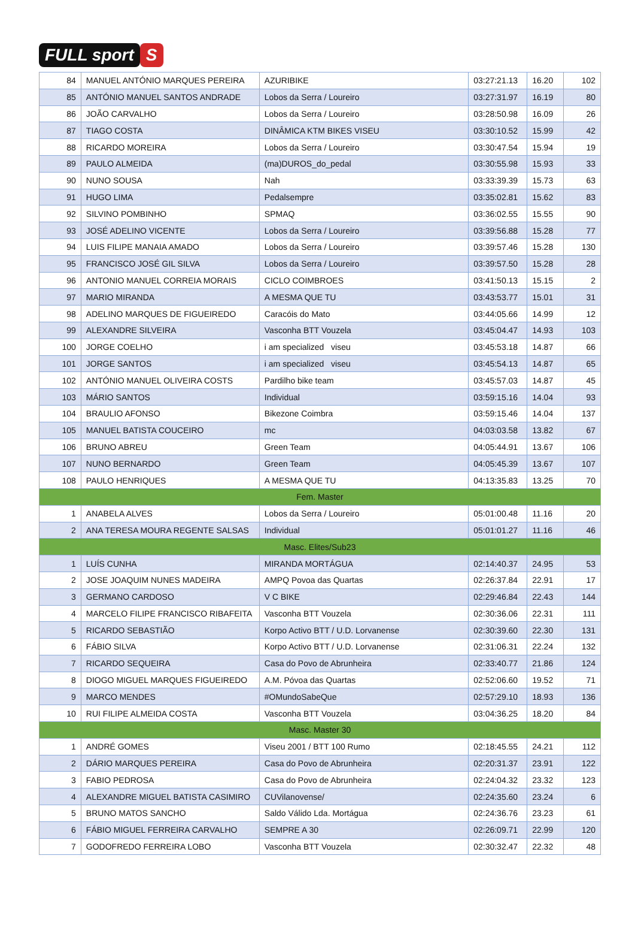FULL sport S
| 84 | MANUEL ANTÓNIO MARQUES PEREIRA | AZURIBIKE | 03:27:21.13 | 16.20 | 102 |
| 85 | ANTÓNIO MANUEL SANTOS ANDRADE | Lobos da Serra / Loureiro | 03:27:31.97 | 16.19 | 80 |
| 86 | JOÃO CARVALHO | Lobos da Serra / Loureiro | 03:28:50.98 | 16.09 | 26 |
| 87 | TIAGO COSTA | DINÂMICA KTM BIKES VISEU | 03:30:10.52 | 15.99 | 42 |
| 88 | RICARDO MOREIRA | Lobos da Serra / Loureiro | 03:30:47.54 | 15.94 | 19 |
| 89 | PAULO ALMEIDA | (ma)DUROS_do_pedal | 03:30:55.98 | 15.93 | 33 |
| 90 | NUNO SOUSA | Nah | 03:33:39.39 | 15.73 | 63 |
| 91 | HUGO LIMA | Pedalsempre | 03:35:02.81 | 15.62 | 83 |
| 92 | SILVINO POMBINHO | SPMAQ | 03:36:02.55 | 15.55 | 90 |
| 93 | JOSÉ ADELINO VICENTE | Lobos da Serra / Loureiro | 03:39:56.88 | 15.28 | 77 |
| 94 | LUIS FILIPE MANAIA AMADO | Lobos da Serra / Loureiro | 03:39:57.46 | 15.28 | 130 |
| 95 | FRANCISCO JOSÉ GIL SILVA | Lobos da Serra / Loureiro | 03:39:57.50 | 15.28 | 28 |
| 96 | ANTONIO MANUEL CORREIA MORAIS | CICLO COIMBROES | 03:41:50.13 | 15.15 | 2 |
| 97 | MARIO MIRANDA | A MESMA QUE TU | 03:43:53.77 | 15.01 | 31 |
| 98 | ADELINO MARQUES DE FIGUEIREDO | Caracóis do Mato | 03:44:05.66 | 14.99 | 12 |
| 99 | ALEXANDRE SILVEIRA | Vasconha BTT Vouzela | 03:45:04.47 | 14.93 | 103 |
| 100 | JORGE COELHO | i am specialized viseu | 03:45:53.18 | 14.87 | 66 |
| 101 | JORGE SANTOS | i am specialized viseu | 03:45:54.13 | 14.87 | 65 |
| 102 | ANTÓNIO MANUEL OLIVEIRA COSTS | Pardilho bike team | 03:45:57.03 | 14.87 | 45 |
| 103 | MÁRIO SANTOS | Individual | 03:59:15.16 | 14.04 | 93 |
| 104 | BRAULIO AFONSO | Bikezone Coimbra | 03:59:15.46 | 14.04 | 137 |
| 105 | MANUEL BATISTA COUCEIRO | mc | 04:03:03.58 | 13.82 | 67 |
| 106 | BRUNO ABREU | Green Team | 04:05:44.91 | 13.67 | 106 |
| 107 | NUNO BERNARDO | Green Team | 04:05:45.39 | 13.67 | 107 |
| 108 | PAULO HENRIQUES | A MESMA QUE TU | 04:13:35.83 | 13.25 | 70 |
| Fem. Master | | | | | |
| 1 | ANABELA ALVES | Lobos da Serra / Loureiro | 05:01:00.48 | 11.16 | 20 |
| 2 | ANA TERESA MOURA REGENTE SALSAS | Individual | 05:01:01.27 | 11.16 | 46 |
| Masc. Elites/Sub23 | | | | | |
| 1 | LUÍS CUNHA | MIRANDA MORTÁGUA | 02:14:40.37 | 24.95 | 53 |
| 2 | JOSE JOAQUIM NUNES MADEIRA | AMPQ Povoa das Quartas | 02:26:37.84 | 22.91 | 17 |
| 3 | GERMANO CARDOSO | V C BIKE | 02:29:46.84 | 22.43 | 144 |
| 4 | MARCELO FILIPE FRANCISCO RIBAFEITA | Vasconha BTT Vouzela | 02:30:36.06 | 22.31 | 111 |
| 5 | RICARDO SEBASTIÃO | Korpo Activo BTT / U.D. Lorvanense | 02:30:39.60 | 22.30 | 131 |
| 6 | FÁBIO SILVA | Korpo Activo BTT / U.D. Lorvanense | 02:31:06.31 | 22.24 | 132 |
| 7 | RICARDO SEQUEIRA | Casa do Povo de Abrunheira | 02:33:40.77 | 21.86 | 124 |
| 8 | DIOGO MIGUEL MARQUES FIGUEIREDO | A.M. Póvoa das Quartas | 02:52:06.60 | 19.52 | 71 |
| 9 | MARCO MENDES | #OMundoSabeQue | 02:57:29.10 | 18.93 | 136 |
| 10 | RUI FILIPE ALMEIDA COSTA | Vasconha BTT Vouzela | 03:04:36.25 | 18.20 | 84 |
| Masc. Master 30 | | | | | |
| 1 | ANDRÉ GOMES | Viseu 2001 / BTT 100 Rumo | 02:18:45.55 | 24.21 | 112 |
| 2 | DÁRIO MARQUES PEREIRA | Casa do Povo de Abrunheira | 02:20:31.37 | 23.91 | 122 |
| 3 | FABIO PEDROSA | Casa do Povo de Abrunheira | 02:24:04.32 | 23.32 | 123 |
| 4 | ALEXANDRE MIGUEL BATISTA CASIMIRO | CUVilanovense/ | 02:24:35.60 | 23.24 | 6 |
| 5 | BRUNO MATOS SANCHO | Saldo Válido Lda. Mortágua | 02:24:36.76 | 23.23 | 61 |
| 6 | FÁBIO MIGUEL FERREIRA CARVALHO | SEMPRE A 30 | 02:26:09.71 | 22.99 | 120 |
| 7 | GODOFREDO FERREIRA LOBO | Vasconha BTT Vouzela | 02:30:32.47 | 22.32 | 48 |